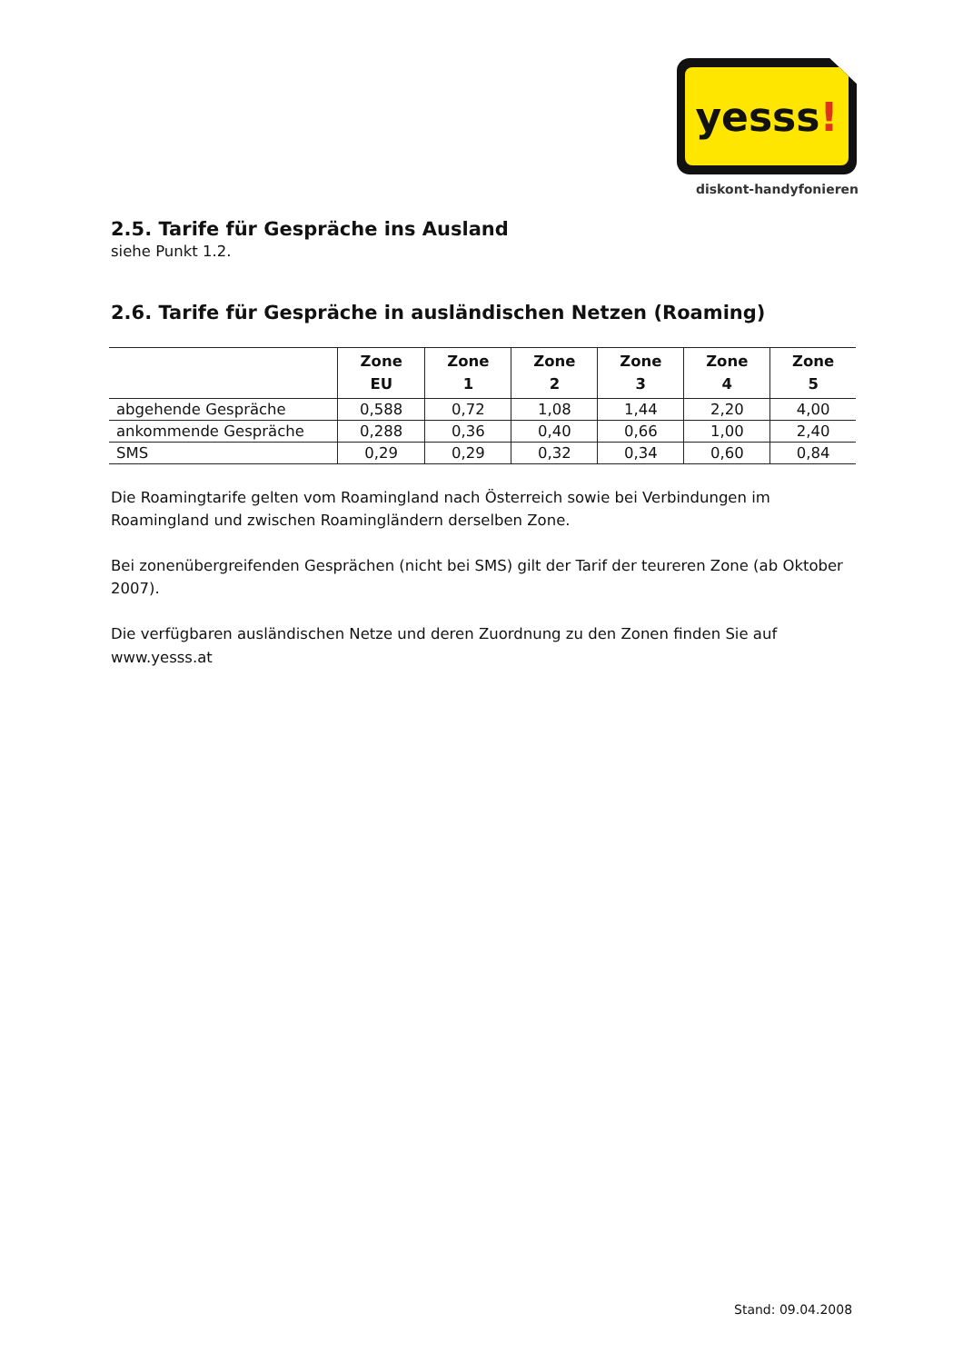yesss!
diskont-handyfonieren
2.5. Tarife für Gespräche ins Ausland
siehe Punkt 1.2.
2.6. Tarife für Gespräche in ausländischen Netzen (Roaming)
| | Zone EU | Zone 1 | Zone 2 | Zone 3 | Zone 4 | Zone 5 |
| --- | --- | --- | --- | --- | --- | --- |
| abgehende Gespräche | 0,588 | 0,72 | 1,08 | 1,44 | 2,20 | 4,00 |
| ankommende Gespräche | 0,288 | 0,36 | 0,40 | 0,66 | 1,00 | 2,40 |
| SMS | 0,29 | 0,29 | 0,32 | 0,34 | 0,60 | 0,84 |
Die Roamingtarife gelten vom Roamingland nach Österreich sowie bei Verbindungen im Roamingland und zwischen Roamingländern derselben Zone.
Bei zonenübergreifenden Gesprächen (nicht bei SMS) gilt der Tarif der teureren Zone (ab Oktober 2007).
Die verfügbaren ausländischen Netze und deren Zuordnung zu den Zonen finden Sie auf www.yesss.at
Stand: 09.04.2008